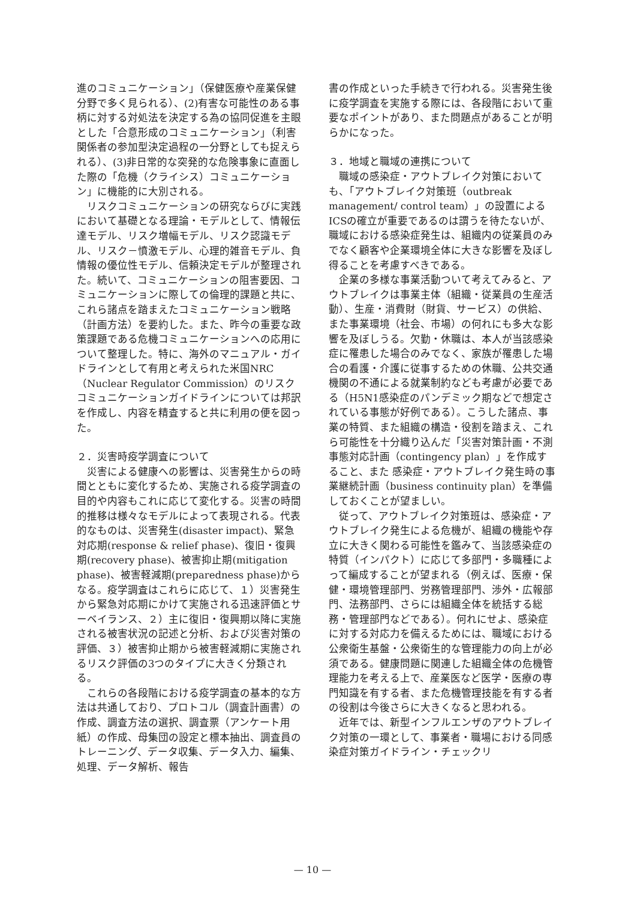進のコミュニケーション」（保健医療や産業保健分野で多く見られる）、(2)有害な可能性のある事柄に対する対処法を決定する為の協同促進を主眼とした「合意形成のコミュニケーション」（利害関係者の参加型決定過程の一分野としても捉えられる）、(3)非日常的な突発的な危険事象に直面した際の「危機（クライシス）コミュニケーション」に機能的に大別される。
リスクコミュニケーションの研究ならびに実践において基礎となる理論・モデルとして、情報伝達モデル、リスク増幅モデル、リスク認識モデル、リスク－憤激モデル、心理的雑音モデル、負情報の優位性モデル、信頼決定モデルが整理された。続いて、コミュニケーションの阻害要因、コミュニケーションに際しての倫理的課題と共に、これら諸点を踏まえたコミュニケーション戦略（計画方法）を要約した。また、昨今の重要な政策課題である危機コミュニケーションへの応用について整理した。特に、海外のマニュアル・ガイドラインとして有用と考えられた米国NRC（Nuclear Regulator Commission）のリスクコミュニケーションガイドラインについては邦訳を作成し、内容を精査すると共に利用の便を図った。
２．災害時疫学調査について
災害による健康への影響は、災害発生からの時間とともに変化するため、実施される疫学調査の目的や内容もこれに応じて変化する。災害の時間的推移は様々なモデルによって表現される。代表的なものは、災害発生(disaster impact)、緊急対応期(response & relief phase)、復旧・復興期(recovery phase)、被害抑止期(mitigation phase)、被害軽減期(preparedness phase)からなる。疫学調査はこれらに応じて、１）災害発生から緊急対応期にかけて実施される迅速評価とサーベイランス、２）主に復旧・復興期以降に実施される被害状況の記述と分析、および災害対策の評価、３）被害抑止期から被害軽減期に実施されるリスク評価の3つのタイプに大きく分類される。
これらの各段階における疫学調査の基本的な方法は共通しており、プロトコル（調査計画書）の作成、調査方法の選択、調査票（アンケート用紙）の作成、母集団の設定と標本抽出、調査員のトレーニング、データ収集、データ入力、編集、処理、データ解析、報告
書の作成といった手続きで行われる。災害発生後に疫学調査を実施する際には、各段階において重要なポイントがあり、また問題点があることが明らかになった。
３．地域と職域の連携について
職域の感染症・アウトブレイク対策においても、「アウトブレイク対策班（outbreak management/ control team）」の設置によるICSの確立が重要であるのは謂うを待たないが、職域における感染症発生は、組織内の従業員のみでなく顧客や企業環境全体に大きな影響を及ぼし得ることを考慮すべきである。
企業の多様な事業活動ついて考えてみると、アウトブレイクは事業主体（組織・従業員の生産活動）、生産・消費財（財貨、サービス）の供給、また事業環境（社会、市場）の何れにも多大な影響を及ぼしうる。欠勤・休職は、本人が当該感染症に罹患した場合のみでなく、家族が罹患した場合の看護・介護に従事するための休職、公共交通機関の不通による就業制約なども考慮が必要である（H5N1感染症のパンデミック期などで想定されている事態が好例である）。こうした諸点、事業の特質、また組織の構造・役割を踏まえ、これら可能性を十分織り込んだ「災害対策計画・不測事態対応計画（contingency plan）」を作成すること、また 感染症・アウトブレイク発生時の事業継続計画（business continuity plan）を準備しておくことが望ましい。
従って、アウトブレイク対策班は、感染症・アウトブレイク発生による危機が、組織の機能や存立に大きく関わる可能性を鑑みて、当該感染症の特質（インパクト）に応じて多部門・多職種によって編成することが望まれる（例えば、医療・保健・環境管理部門、労務管理部門、渉外・広報部門、法務部門、さらには組織全体を統括する総務・管理部門などである）。何れにせよ、感染症に対する対応力を備えるためには、職域における公衆衛生基盤・公衆衛生的な管理能力の向上が必須である。健康問題に関連した組織全体の危機管理能力を考える上で、産業医など医学・医療の専門知識を有する者、また危機管理技能を有する者の役割は今後さらに大きくなると思われる。
近年では、新型インフルエンザのアウトブレイク対策の一環として、事業者・職場における同感染症対策ガイドライン・チェックリ
— 10 —